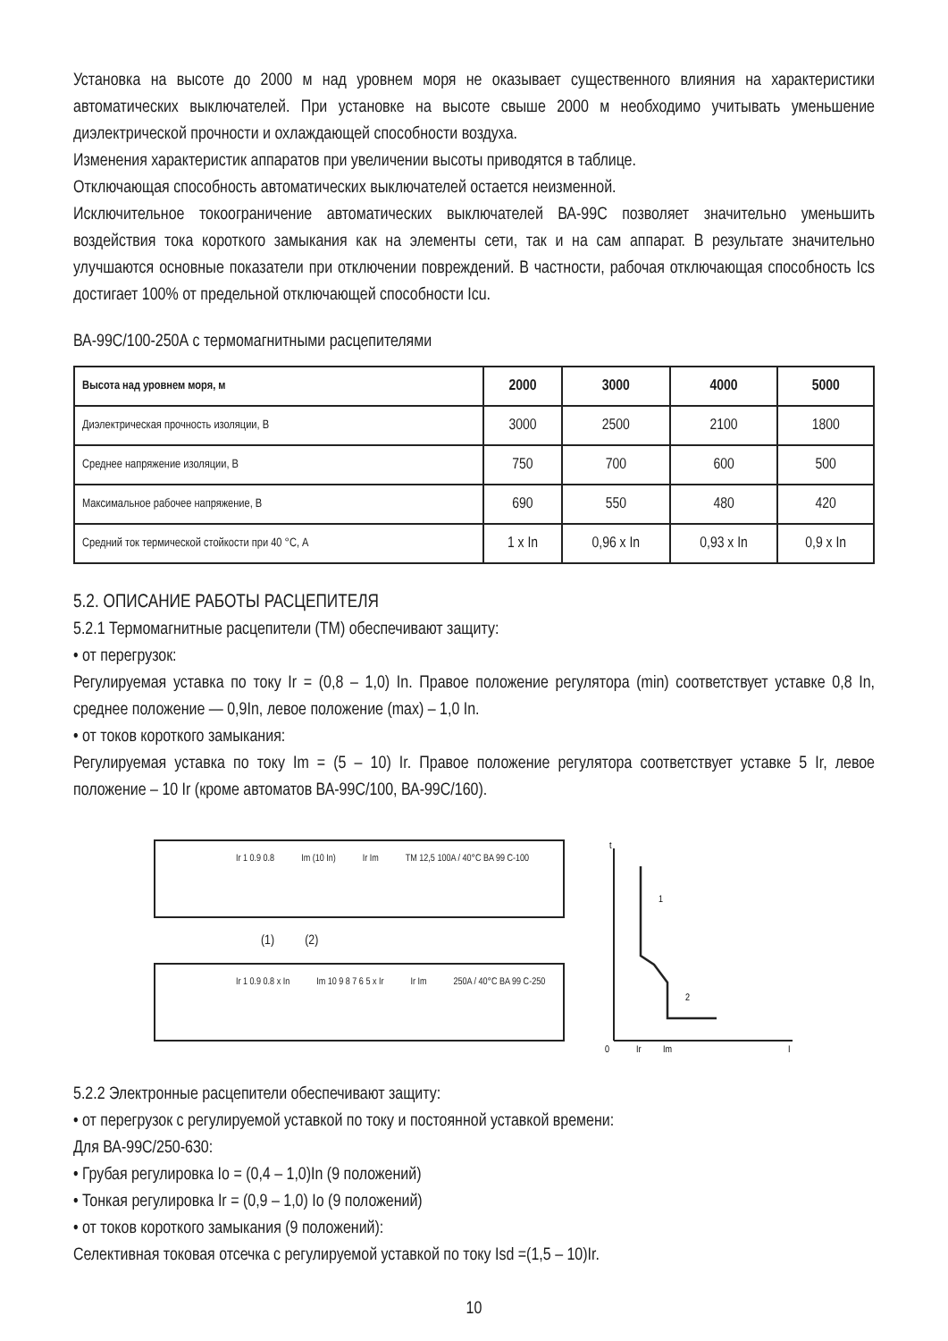Установка на высоте до 2000 м над уровнем моря не оказывает существенного влияния на характеристики автоматических выключателей. При установке на высоте свыше 2000 м необходимо учитывать уменьшение диэлектрической прочности и охлаждающей способности воздуха.
Изменения характеристик аппаратов при увеличении высоты приводятся в таблице.
Отключающая способность автоматических выключателей остается неизменной.
Исключительное токоограничение автоматических выключателей ВА-99С позволяет значительно уменьшить воздействия тока короткого замыкания как на элементы сети, так и на сам аппарат. В результате значительно улучшаются основные показатели при отключении повреждений. В частности, рабочая отключающая способность Ics достигает 100% от предельной отключающей способности Icu.
ВА-99С/100-250А с термомагнитными расцепителями
| Высота над уровнем моря, м | 2000 | 3000 | 4000 | 5000 |
| --- | --- | --- | --- | --- |
| Диэлектрическая прочность изоляции, В | 3000 | 2500 | 2100 | 1800 |
| Среднее напряжение изоляции, В | 750 | 700 | 600 | 500 |
| Максимальное рабочее напряжение, В | 690 | 550 | 480 | 420 |
| Средний ток термической стойкости при 40 °С, А | 1 x In | 0,96 x In | 0,93 x In | 0,9 x In |
5.2. ОПИСАНИЕ РАБОТЫ РАСЦЕПИТЕЛЯ
5.2.1 Термомагнитные расцепители (ТМ) обеспечивают защиту:
• от перегрузок:
Регулируемая уставка по току Ir = (0,8 – 1,0) In. Правое положение регулятора (min) соответствует уставке 0,8 In, среднее положение — 0,9In, левое положение (max) – 1,0 In.
• от токов короткого замыкания:
Регулируемая уставка по току Im = (5 – 10) Ir. Правое положение регулятора соответствует уставке 5 Ir, левое положение – 10 Ir (кроме автоматов ВА-99С/100, ВА-99С/160).
Ir 1 0.9 0.8 Im (10 In) Ir Im TM 12,5 100A / 40°C BA 99 C-100
(1) (2)
Ir 1 0.9 0.8 x In Im 10 9 8 7 6 5 x Ir Ir Im 250A / 40°C BA 99 C-250
t
0
Ir
Im
I
1
2
5.2.2 Электронные расцепители обеспечивают защиту:
• от перегрузок с регулируемой уставкой по току и постоянной уставкой времени:
Для ВА-99С/250-630:
• Грубая регулировка Io = (0,4 – 1,0)In (9 положений)
• Тонкая регулировка Ir = (0,9 – 1,0) Io (9 положений)
• от токов короткого замыкания (9 положений):
Селективная токовая отсечка с регулируемой уставкой по току Isd =(1,5 – 10)Ir.
10